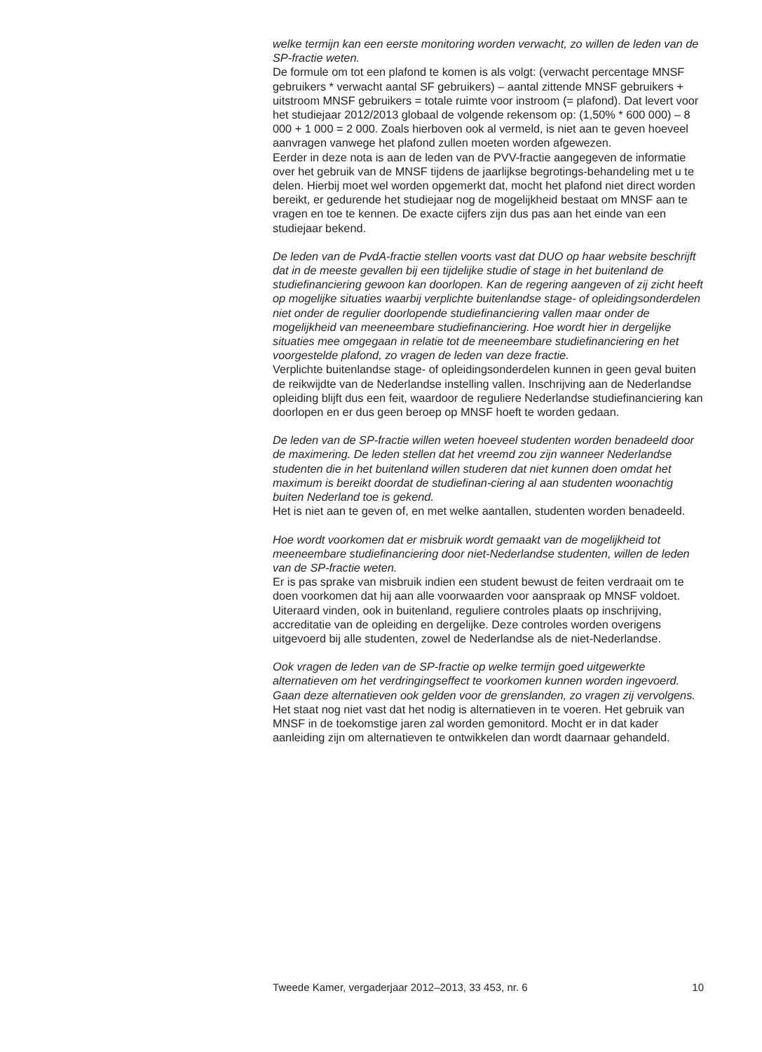welke termijn kan een eerste monitoring worden verwacht, zo willen de leden van de SP-fractie weten.
De formule om tot een plafond te komen is als volgt: (verwacht percentage MNSF gebruikers * verwacht aantal SF gebruikers) – aantal zittende MNSF gebruikers + uitstroom MNSF gebruikers = totale ruimte voor instroom (= plafond). Dat levert voor het studiejaar 2012/2013 globaal de volgende rekensom op: (1,50% * 600 000) – 8 000 + 1 000 = 2 000. Zoals hierboven ook al vermeld, is niet aan te geven hoeveel aanvragen vanwege het plafond zullen moeten worden afgewezen.
Eerder in deze nota is aan de leden van de PVV-fractie aangegeven de informatie over het gebruik van de MNSF tijdens de jaarlijkse begrotings-behandeling met u te delen. Hierbij moet wel worden opgemerkt dat, mocht het plafond niet direct worden bereikt, er gedurende het studiejaar nog de mogelijkheid bestaat om MNSF aan te vragen en toe te kennen. De exacte cijfers zijn dus pas aan het einde van een studiejaar bekend.
De leden van de PvdA-fractie stellen voorts vast dat DUO op haar website beschrijft dat in de meeste gevallen bij een tijdelijke studie of stage in het buitenland de studiefinanciering gewoon kan doorlopen. Kan de regering aangeven of zij zicht heeft op mogelijke situaties waarbij verplichte buitenlandse stage- of opleidingsonderdelen niet onder de regulier doorlopende studiefinanciering vallen maar onder de mogelijkheid van meeneembare studiefinanciering. Hoe wordt hier in dergelijke situaties mee omgegaan in relatie tot de meeneembare studiefinanciering en het voorgestelde plafond, zo vragen de leden van deze fractie.
Verplichte buitenlandse stage- of opleidingsonderdelen kunnen in geen geval buiten de reikwijdte van de Nederlandse instelling vallen. Inschrijving aan de Nederlandse opleiding blijft dus een feit, waardoor de reguliere Nederlandse studiefinanciering kan doorlopen en er dus geen beroep op MNSF hoeft te worden gedaan.
De leden van de SP-fractie willen weten hoeveel studenten worden benadeeld door de maximering. De leden stellen dat het vreemd zou zijn wanneer Nederlandse studenten die in het buitenland willen studeren dat niet kunnen doen omdat het maximum is bereikt doordat de studiefinan-ciering al aan studenten woonachtig buiten Nederland toe is gekend.
Het is niet aan te geven of, en met welke aantallen, studenten worden benadeeld.
Hoe wordt voorkomen dat er misbruik wordt gemaakt van de mogelijkheid tot meeneembare studiefinanciering door niet-Nederlandse studenten, willen de leden van de SP-fractie weten.
Er is pas sprake van misbruik indien een student bewust de feiten verdraait om te doen voorkomen dat hij aan alle voorwaarden voor aanspraak op MNSF voldoet. Uiteraard vinden, ook in buitenland, reguliere controles plaats op inschrijving, accreditatie van de opleiding en dergelijke. Deze controles worden overigens uitgevoerd bij alle studenten, zowel de Nederlandse als de niet-Nederlandse.
Ook vragen de leden van de SP-fractie op welke termijn goed uitgewerkte alternatieven om het verdringingseffect te voorkomen kunnen worden ingevoerd. Gaan deze alternatieven ook gelden voor de grenslanden, zo vragen zij vervolgens.
Het staat nog niet vast dat het nodig is alternatieven in te voeren. Het gebruik van MNSF in de toekomstige jaren zal worden gemonitord. Mocht er in dat kader aanleiding zijn om alternatieven te ontwikkelen dan wordt daarnaar gehandeld.
Tweede Kamer, vergaderjaar 2012–2013, 33 453, nr. 6 10